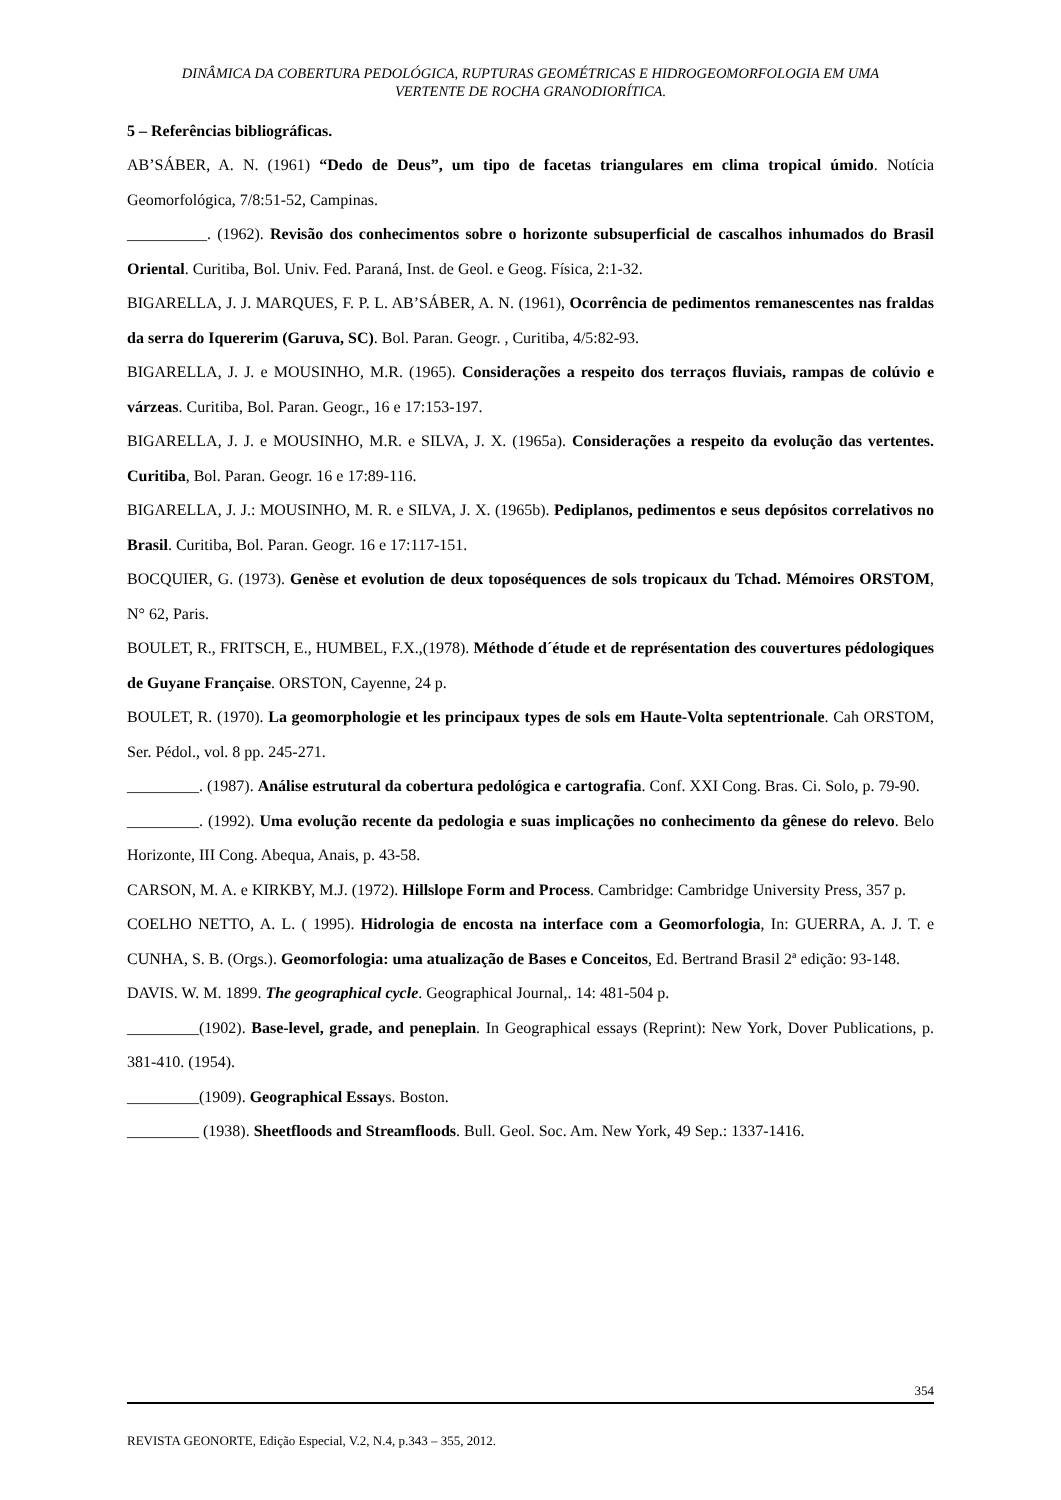DINÂMICA DA COBERTURA PEDOLÓGICA, RUPTURAS GEOMÉTRICAS E HIDROGEOMORFOLOGIA EM UMA
VERTENTE DE ROCHA GRANODIORÍTICA.
5 – Referências bibliográficas.
AB’SÁBER, A. N. (1961) “Dedo de Deus”, um tipo de facetas triangulares em clima tropical úmido. Notícia Geomorfológica, 7/8:51-52, Campinas.
__________. (1962). Revisão dos conhecimentos sobre o horizonte subsuperficial de cascalhos inhumados do Brasil Oriental. Curitiba, Bol. Univ. Fed. Paraná, Inst. de Geol. e Geog. Física, 2:1-32.
BIGARELLA, J. J. MARQUES, F. P. L. AB’SÁBER, A. N. (1961), Ocorrência de pedimentos remanescentes nas fraldas da serra do Iquererim (Garuva, SC). Bol. Paran. Geogr. , Curitiba, 4/5:82-93.
BIGARELLA, J. J. e MOUSINHO, M.R. (1965). Considerações a respeito dos terraços fluviais, rampas de colúvio e várzeas. Curitiba, Bol. Paran. Geogr., 16 e 17:153-197.
BIGARELLA, J. J. e MOUSINHO, M.R. e SILVA, J. X. (1965a). Considerações a respeito da evolução das vertentes. Curitiba, Bol. Paran. Geogr. 16 e 17:89-116.
BIGARELLA, J. J.: MOUSINHO, M. R. e SILVA, J. X. (1965b). Pediplanos, pedimentos e seus depósitos correlativos no Brasil. Curitiba, Bol. Paran. Geogr. 16 e 17:117-151.
BOCQUIER, G. (1973). Genèse et evolution de deux toposéquences de sols tropicaux du Tchad. Mémoires ORSTOM, N° 62, Paris.
BOULET, R., FRITSCH, E., HUMBEL, F.X.,(1978). Méthode d´étude et de représentation des couvertures pédologiques de Guyane Française. ORSTON, Cayenne, 24 p.
BOULET, R. (1970). La geomorphologie et les principaux types de sols em Haute-Volta septentrionale. Cah ORSTOM, Ser. Pédol., vol. 8 pp. 245-271.
_________. (1987). Análise estrutural da cobertura pedológica e cartografia. Conf. XXI Cong. Bras. Ci. Solo, p. 79-90.
_________. (1992). Uma evolução recente da pedologia e suas implicações no conhecimento da gênese do relevo. Belo Horizonte, III Cong. Abequa, Anais, p. 43-58.
CARSON, M. A. e KIRKBY, M.J. (1972). Hillslope Form and Process. Cambridge: Cambridge University Press, 357 p.
COELHO NETTO, A. L. ( 1995). Hidrologia de encosta na interface com a Geomorfologia, In: GUERRA, A. J. T. e CUNHA, S. B. (Orgs.). Geomorfologia: uma atualização de Bases e Conceitos, Ed. Bertrand Brasil 2ª edição: 93-148.
DAVIS. W. M. 1899. The geographical cycle. Geographical Journal,. 14: 481-504 p.
_________(1902). Base-level, grade, and peneplain. In Geographical essays (Reprint): New York, Dover Publications, p. 381-410. (1954).
_________(1909). Geographical Essays. Boston.
_________ (1938). Sheetfloods and Streamfloods. Bull. Geol. Soc. Am. New York, 49 Sep.: 1337-1416.
354
REVISTA GEONORTE, Edição Especial, V.2, N.4, p.343 – 355, 2012.